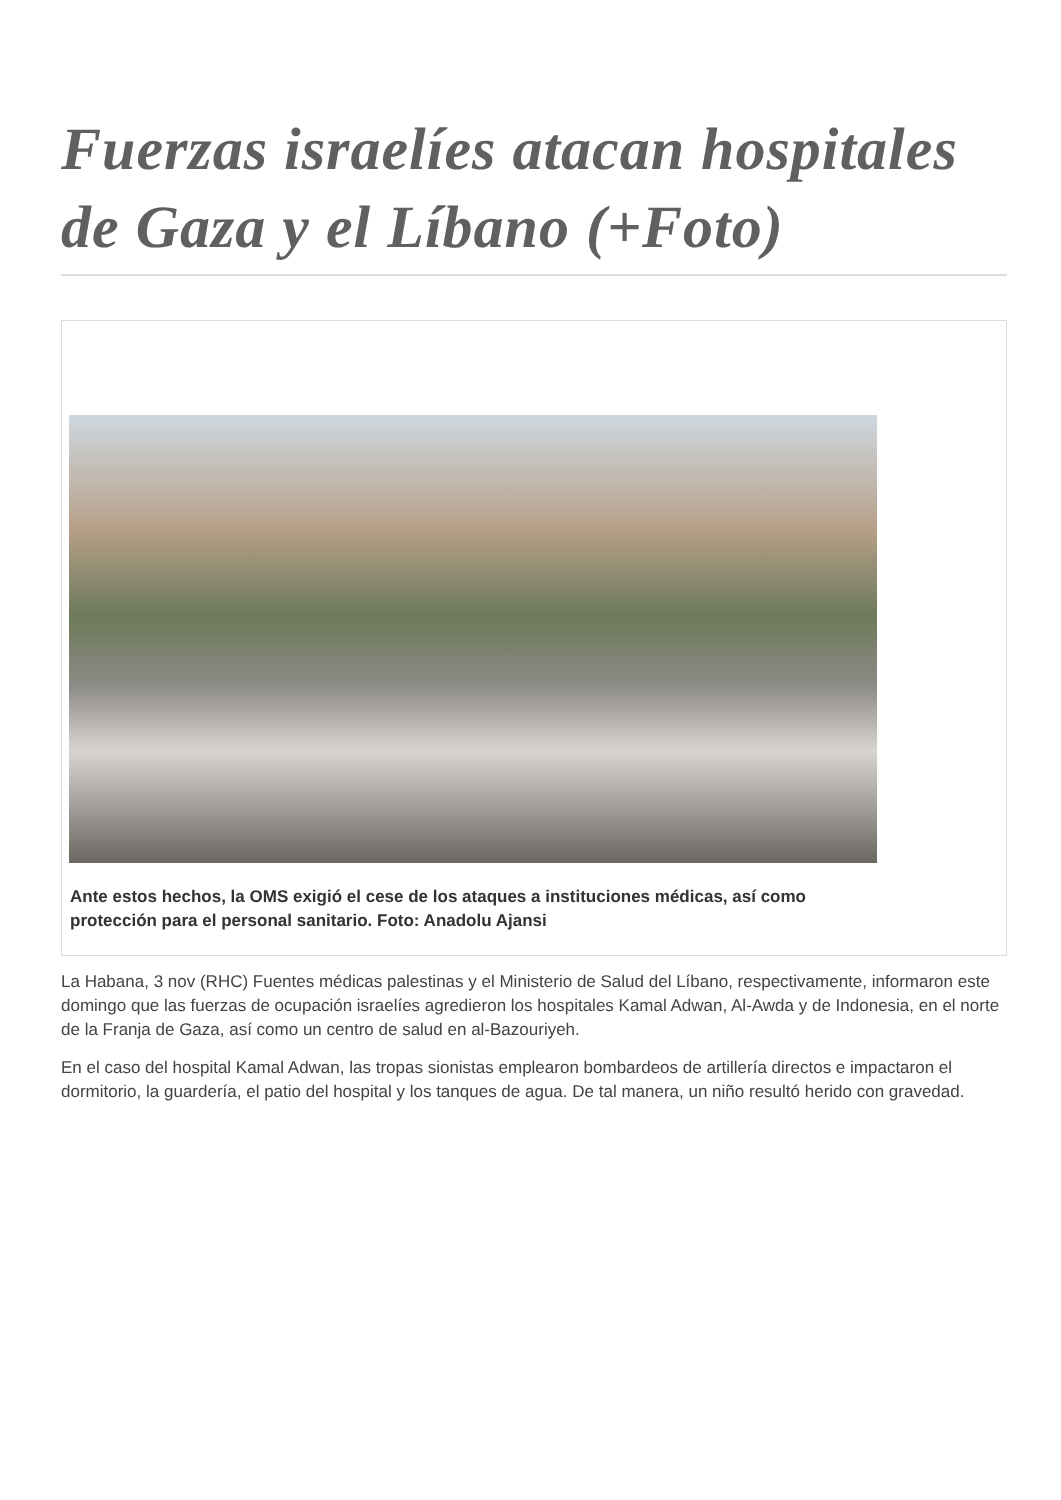Fuerzas israelíes atacan hospitales de Gaza y el Líbano (+Foto)
Ante estos hechos, la OMS exigió el cese de los ataques a instituciones médicas, así como protección para el personal sanitario. Foto: Anadolu Ajansi
La Habana, 3 nov (RHC) Fuentes médicas palestinas y el Ministerio de Salud del Líbano, respectivamente, informaron este domingo que las fuerzas de ocupación israelíes agredieron los hospitales Kamal Adwan, Al-Awda y de Indonesia, en el norte de la Franja de Gaza, así como un centro de salud en al-Bazouriyeh.
En el caso del hospital Kamal Adwan, las tropas sionistas emplearon bombardeos de artillería directos e impactaron el dormitorio, la guardería, el patio del hospital y los tanques de agua. De tal manera, un niño resultó herido con gravedad.